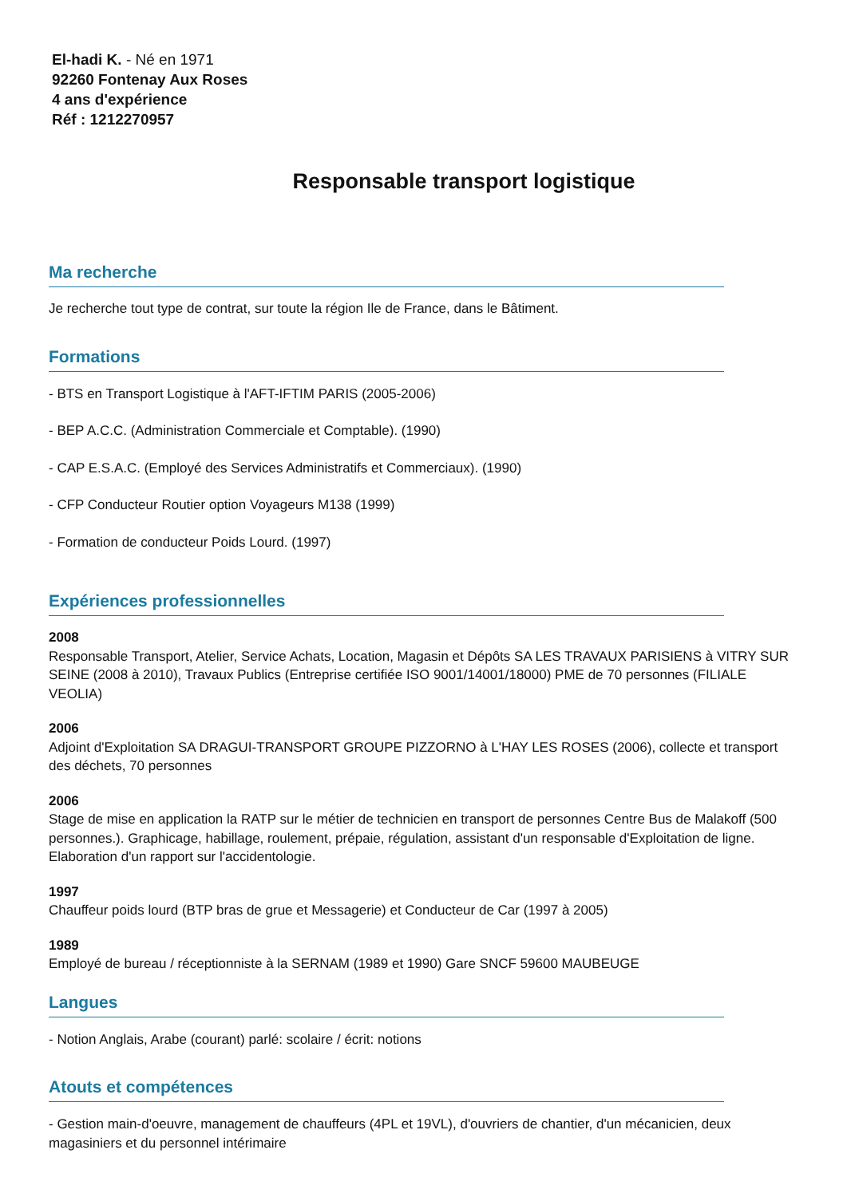El-hadi K. - Né en 1971
92260 Fontenay Aux Roses
4 ans d'expérience
Réf : 1212270957
Responsable transport logistique
Ma recherche
Je recherche tout type de contrat, sur toute la région Ile de France, dans le Bâtiment.
Formations
- BTS en Transport Logistique à l'AFT-IFTIM PARIS (2005-2006)
- BEP A.C.C. (Administration Commerciale et Comptable). (1990)
- CAP E.S.A.C. (Employé des Services Administratifs et Commerciaux). (1990)
- CFP Conducteur Routier option Voyageurs M138 (1999)
- Formation de conducteur Poids Lourd. (1997)
Expériences professionnelles
2008
Responsable Transport, Atelier, Service Achats, Location, Magasin et Dépôts SA LES TRAVAUX PARISIENS à VITRY SUR SEINE (2008 à 2010), Travaux Publics (Entreprise certifiée ISO 9001/14001/18000) PME de 70 personnes (FILIALE VEOLIA)
2006
Adjoint d'Exploitation SA DRAGUI-TRANSPORT GROUPE PIZZORNO à L'HAY LES ROSES (2006), collecte et transport des déchets, 70 personnes
2006
Stage de mise en application la RATP sur le métier de technicien en transport de personnes Centre Bus de Malakoff (500 personnes.). Graphicage, habillage, roulement, prépaie, régulation, assistant d'un responsable d'Exploitation de ligne. Elaboration d'un rapport sur l'accidentologie.
1997
Chauffeur poids lourd (BTP bras de grue et Messagerie) et Conducteur de Car (1997 à 2005)
1989
Employé de bureau / réceptionniste à la SERNAM (1989 et 1990) Gare SNCF 59600 MAUBEUGE
Langues
- Notion Anglais, Arabe (courant) parlé: scolaire / écrit: notions
Atouts et compétences
- Gestion main-d'oeuvre, management de chauffeurs (4PL et 19VL), d'ouvriers de chantier, d'un mécanicien, deux magasiniers et du personnel intérimaire